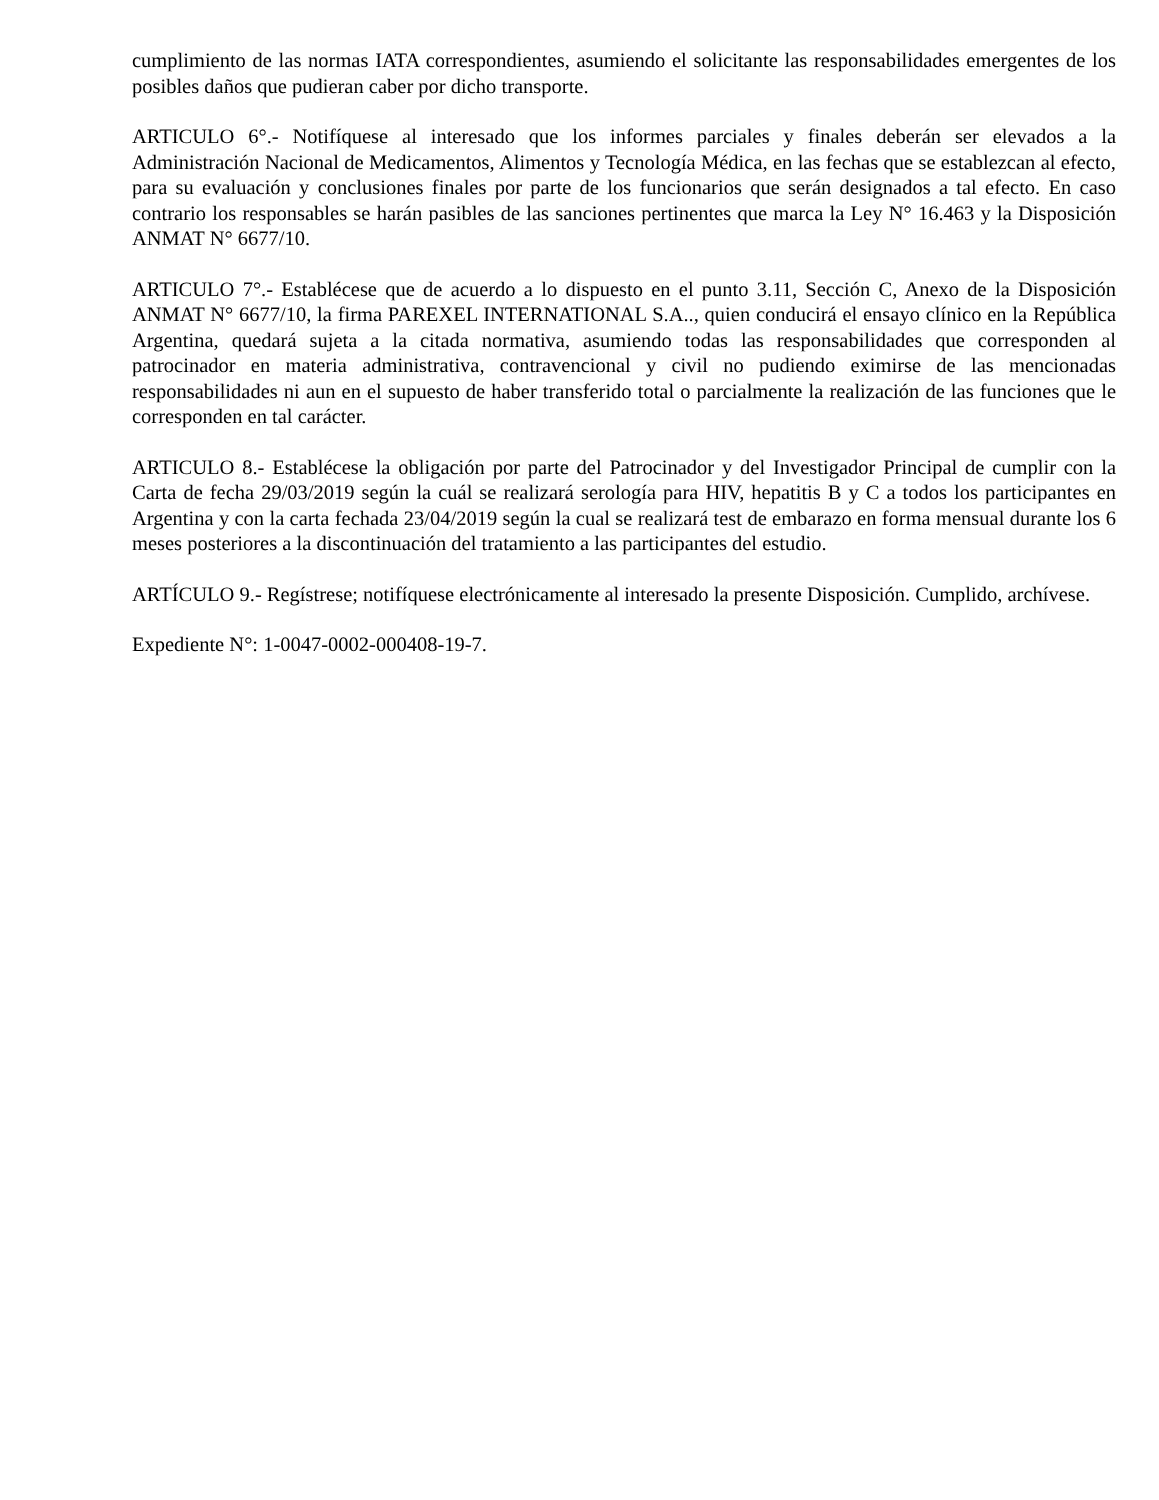cumplimiento de las normas IATA correspondientes, asumiendo el solicitante las responsabilidades emergentes de los posibles daños que pudieran caber por dicho transporte.
ARTICULO 6°.- Notifíquese al interesado que los informes parciales y finales deberán ser elevados a la Administración Nacional de Medicamentos, Alimentos y Tecnología Médica, en las fechas que se establezcan al efecto, para su evaluación y conclusiones finales por parte de los funcionarios que serán designados a tal efecto. En caso contrario los responsables se harán pasibles de las sanciones pertinentes que marca la Ley N° 16.463 y la Disposición ANMAT N° 6677/10.
ARTICULO 7°.- Establécese que de acuerdo a lo dispuesto en el punto 3.11, Sección C, Anexo de la Disposición ANMAT N° 6677/10, la firma PAREXEL INTERNATIONAL S.A.., quien conducirá el ensayo clínico en la República Argentina, quedará sujeta a la citada normativa, asumiendo todas las responsabilidades que corresponden al patrocinador en materia administrativa, contravencional y civil no pudiendo eximirse de las mencionadas responsabilidades ni aun en el supuesto de haber transferido total o parcialmente la realización de las funciones que le corresponden en tal carácter.
ARTICULO 8.- Establécese la obligación por parte del Patrocinador y del Investigador Principal de cumplir con la Carta de fecha 29/03/2019 según la cuál se realizará serología para HIV, hepatitis B y C a todos los participantes en Argentina y con la carta fechada 23/04/2019 según la cual se realizará test de embarazo en forma mensual durante los 6 meses posteriores a la discontinuación del tratamiento a las participantes del estudio.
ARTÍCULO 9.- Regístrese; notifíquese electrónicamente al interesado la presente Disposición. Cumplido, archívese.
Expediente N°: 1-0047-0002-000408-19-7.